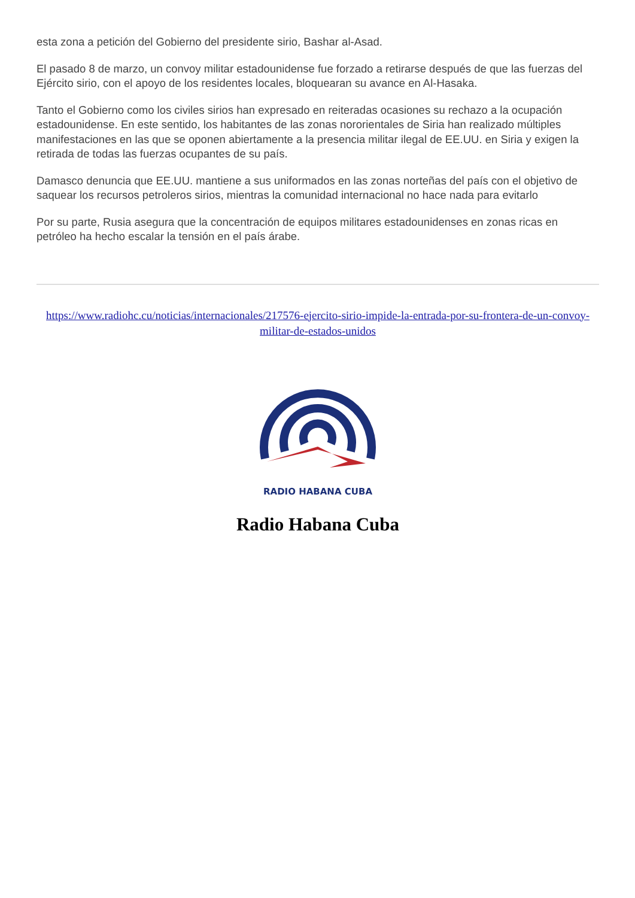esta zona a petición del Gobierno del presidente sirio, Bashar al-Asad.
El pasado 8 de marzo, un convoy militar estadounidense fue forzado a retirarse después de que las fuerzas del Ejército sirio, con el apoyo de los residentes locales, bloquearan su avance en Al-Hasaka.
Tanto el Gobierno como los civiles sirios han expresado en reiteradas ocasiones su rechazo a la ocupación estadounidense. En este sentido, los habitantes de las zonas nororientales de Siria han realizado múltiples manifestaciones en las que se oponen abiertamente a la presencia militar ilegal de EE.UU. en Siria y exigen la retirada de todas las fuerzas ocupantes de su país.
Damasco denuncia que EE.UU. mantiene a sus uniformados en las zonas norteñas del país con el objetivo de saquear los recursos petroleros sirios, mientras la comunidad internacional no hace nada para evitarlo
Por su parte, Rusia asegura que la concentración de equipos militares estadounidenses en zonas ricas en petróleo ha hecho escalar la tensión en el país árabe.
https://www.radiohc.cu/noticias/internacionales/217576-ejercito-sirio-impide-la-entrada-por-su-frontera-de-un-convoy-militar-de-estados-unidos
RADIO HABANA CUBA
Radio Habana Cuba